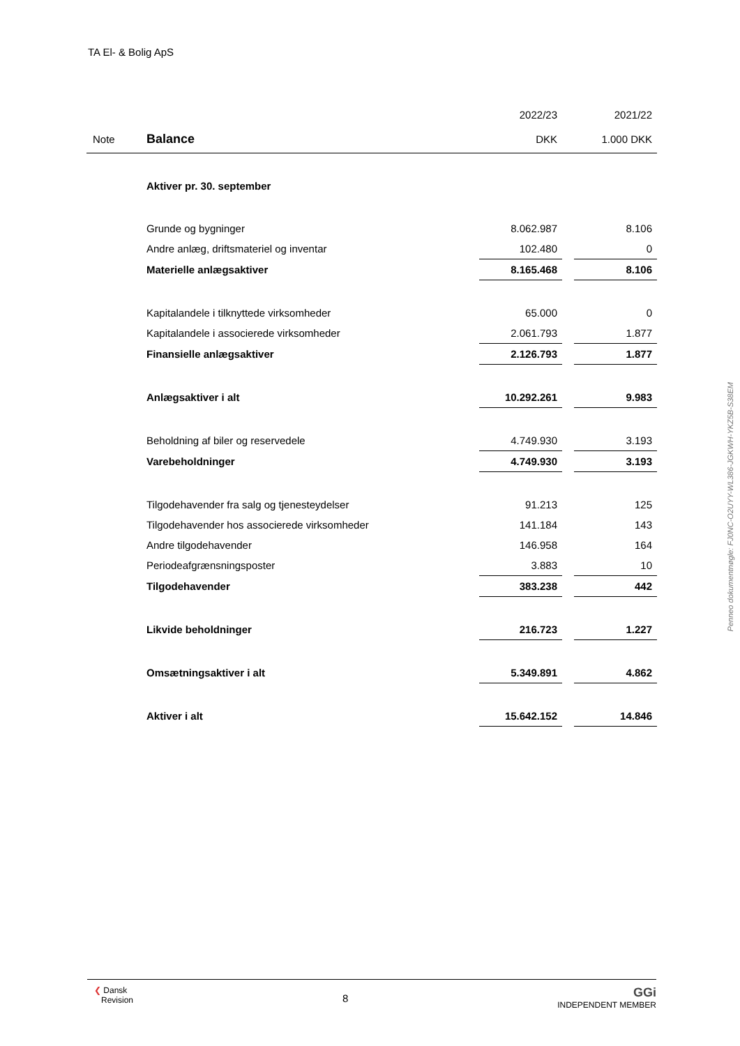TA El- & Bolig ApS
| | | 2022/23 | | 2021/22 |
| Note | Balance | DKK | | 1.000 DKK |
| | Aktiver pr. 30. september | | | |
| | Grunde og bygninger | 8.062.987 | | 8.106 |
| | Andre anlæg, driftsmateriel og inventar | 102.480 | | 0 |
| | Materielle anlægsaktiver | 8.165.468 | | 8.106 |
| | Kapitalandele i tilknyttede virksomheder | 65.000 | | 0 |
| | Kapitalandele i associerede virksomheder | 2.061.793 | | 1.877 |
| | Finansielle anlægsaktiver | 2.126.793 | | 1.877 |
| | Anlægsaktiver i alt | 10.292.261 | | 9.983 |
| | Beholdning af biler og reservedele | 4.749.930 | | 3.193 |
| | Varebeholdninger | 4.749.930 | | 3.193 |
| | Tilgodehavender fra salg og tjenesteydelser | 91.213 | | 125 |
| | Tilgodehavender hos associerede virksomheder | 141.184 | | 143 |
| | Andre tilgodehavender | 146.958 | | 164 |
| | Periodeafgrænsningsposter | 3.883 | | 10 |
| | Tilgodehavender | 383.238 | | 442 |
| | Likvide beholdninger | 216.723 | | 1.227 |
| | Omsætningsaktiver i alt | 5.349.891 | | 4.862 |
| | Aktiver i alt | 15.642.152 | | 14.846 |
Penneo dokumentnøgle: FJ0NC-O2UYY-WL386-JGKWH-YKZ5B-S38EM
❮ Dansk
Revision
8
GGi
INDEPENDENT MEMBER